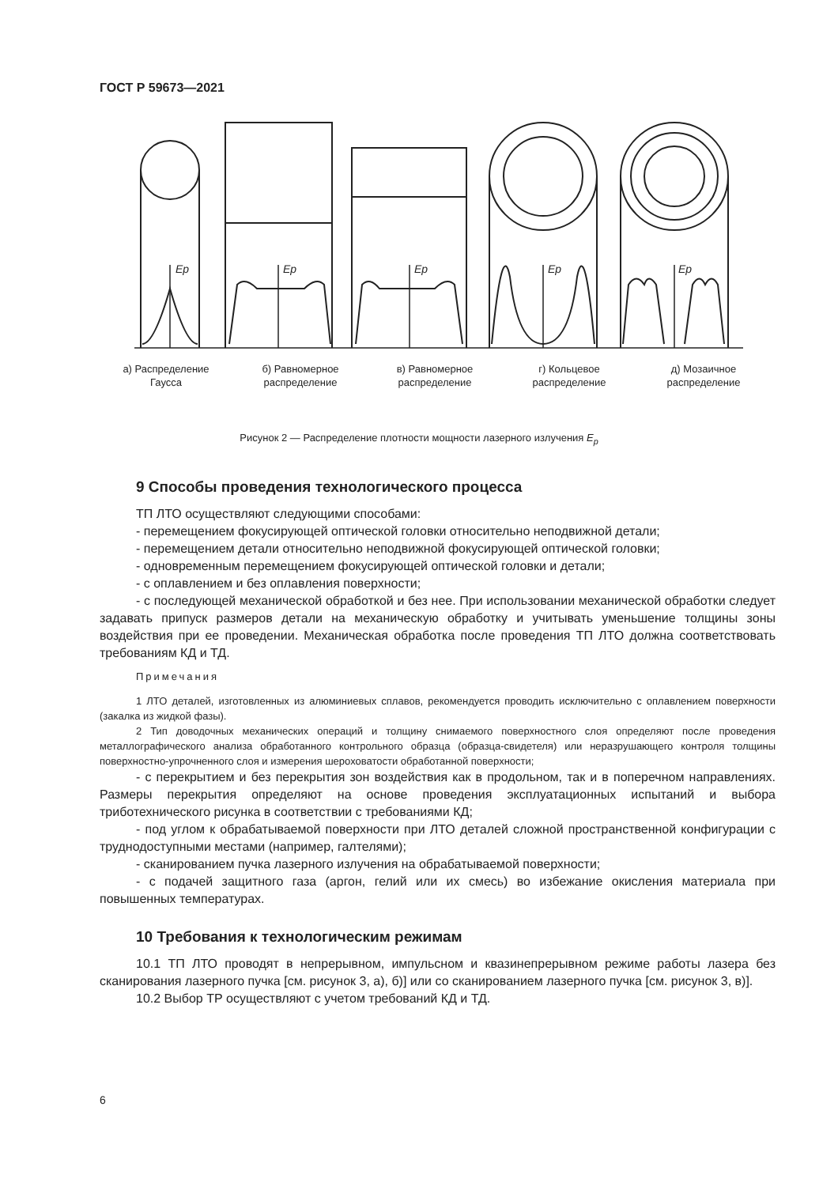ГОСТ Р 59673—2021
Ep
Ep
Ep
Ep
Ep
а) Распределение Гаусса
б) Равномерное распределение
в) Равномерное распределение
г) Кольцевое распределение
д) Мозаичное распределение
Рисунок 2 — Распределение плотности мощности лазерного излучения E<sub>p</sub>
9 Способы проведения технологического процесса
ТП ЛТО осуществляют следующими способами:
- перемещением фокусирующей оптической головки относительно неподвижной детали;
- перемещением детали относительно неподвижной фокусирующей оптической головки;
- одновременным перемещением фокусирующей оптической головки и детали;
- с оплавлением и без оплавления поверхности;
- с последующей механической обработкой и без нее. При использовании механической обработки следует задавать припуск размеров детали на механическую обработку и учитывать уменьшение толщины зоны воздействия при ее проведении. Механическая обработка после проведения ТП ЛТО должна соответствовать требованиям КД и ТД.
Примечания
1 ЛТО деталей, изготовленных из алюминиевых сплавов, рекомендуется проводить исключительно с оплавлением поверхности (закалка из жидкой фазы).
2 Тип доводочных механических операций и толщину снимаемого поверхностного слоя определяют после проведения металлографического анализа обработанного контрольного образца (образца-свидетеля) или неразрушающего контроля толщины поверхностно-упрочненного слоя и измерения шероховатости обработанной поверхности;
- с перекрытием и без перекрытия зон воздействия как в продольном, так и в поперечном направлениях. Размеры перекрытия определяют на основе проведения эксплуатационных испытаний и выбора триботехнического рисунка в соответствии с требованиями КД;
- под углом к обрабатываемой поверхности при ЛТО деталей сложной пространственной конфигурации с труднодоступными местами (например, галтелями);
- сканированием пучка лазерного излучения на обрабатываемой поверхности;
- с подачей защитного газа (аргон, гелий или их смесь) во избежание окисления материала при повышенных температурах.
10 Требования к технологическим режимам
10.1 ТП ЛТО проводят в непрерывном, импульсном и квазинепрерывном режиме работы лазера без сканирования лазерного пучка [см. рисунок 3, а), б)] или со сканированием лазерного пучка [см. рисунок 3, в)].
10.2 Выбор ТР осуществляют с учетом требований КД и ТД.
6